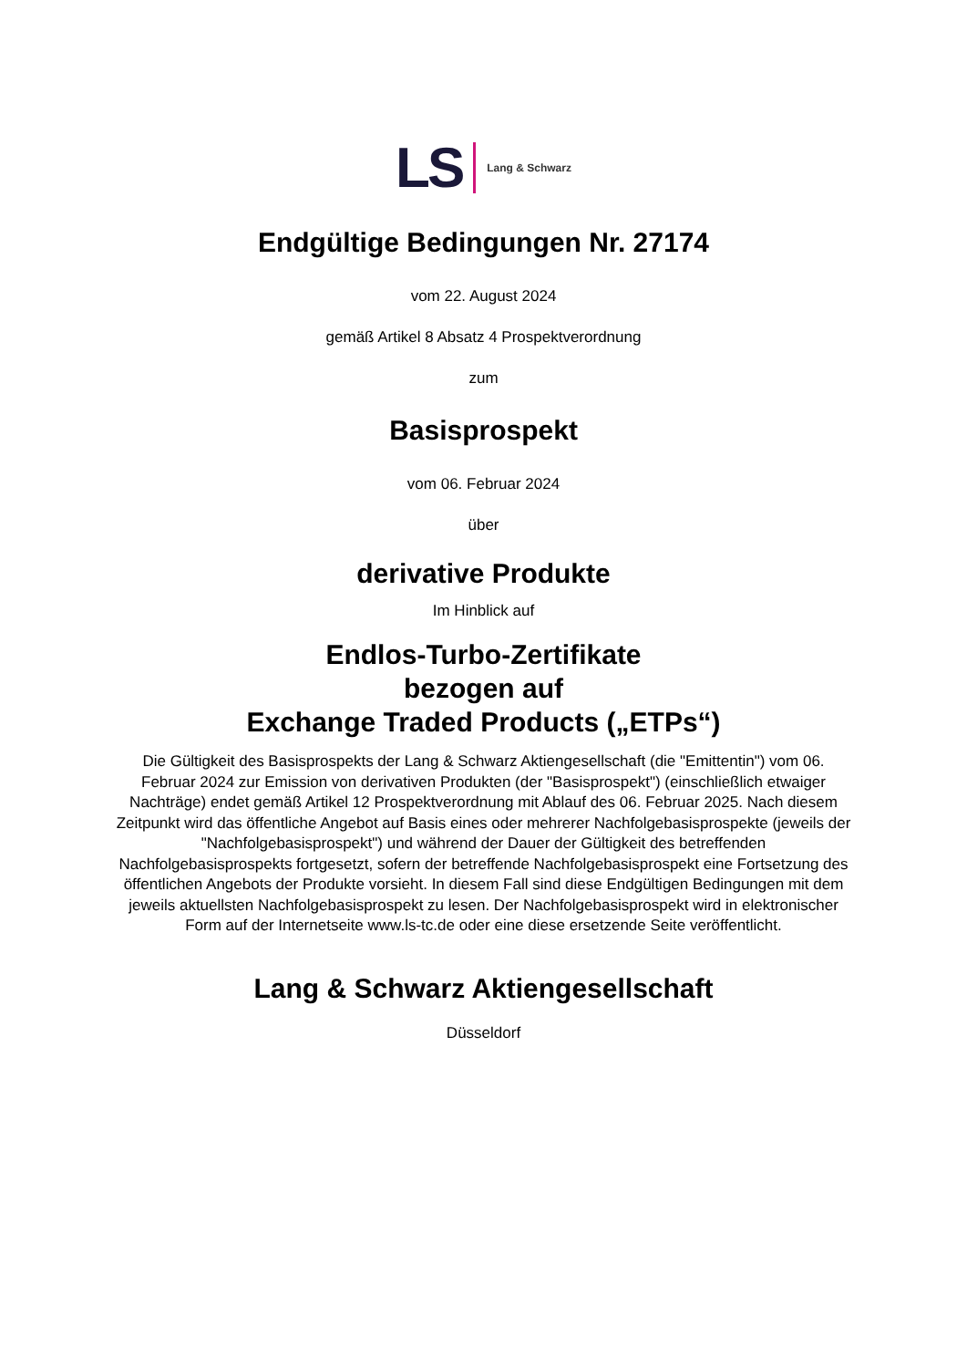LS Lang & Schwarz
Endgültige Bedingungen Nr. 27174
vom 22. August 2024
gemäß Artikel 8 Absatz 4 Prospektverordnung
zum
Basisprospekt
vom 06. Februar 2024
über
derivative Produkte
Im Hinblick auf
Endlos-Turbo-Zertifikate
bezogen auf
Exchange Traded Products („ETPs“)
Die Gültigkeit des Basisprospekts der Lang & Schwarz Aktiengesellschaft (die "Emittentin") vom 06. Februar 2024 zur Emission von derivativen Produkten (der "Basisprospekt") (einschließlich etwaiger Nachträge) endet gemäß Artikel 12 Prospektverordnung mit Ablauf des 06. Februar 2025. Nach diesem Zeitpunkt wird das öffentliche Angebot auf Basis eines oder mehrerer Nachfolgebasisprospekte (jeweils der "Nachfolgebasisprospekt") und während der Dauer der Gültigkeit des betreffenden Nachfolgebasisprospekts fortgesetzt, sofern der betreffende Nachfolgebasisprospekt eine Fortsetzung des öffentlichen Angebots der Produkte vorsieht. In diesem Fall sind diese Endgültigen Bedingungen mit dem jeweils aktuellsten Nachfolgebasisprospekt zu lesen. Der Nachfolgebasisprospekt wird in elektronischer Form auf der Internetseite www.ls-tc.de oder eine diese ersetzende Seite veröffentlicht.
Lang & Schwarz Aktiengesellschaft
Düsseldorf